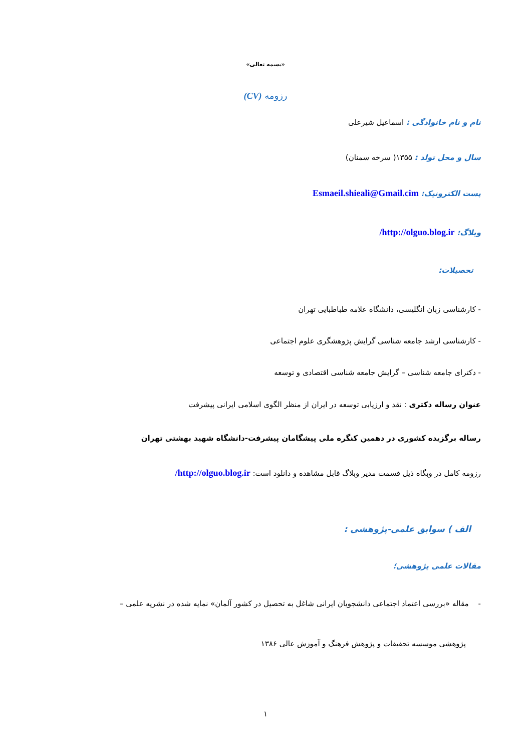«بسمه تعالی»
رزومه (CV)
نام و نام خانوادگی : اسماعیل شیرعلی
سال و محل تولد : ۱۳۵۵( سرخه سمنان)
پست الکترونیک: Esmaeil.shieali@Gmail.cim
وبلاگ: http://olguo.blog.ir/
تحصیلات:
- کارشناسی زبان انگلیسی، دانشگاه علامه طباطبایی تهران
- کارشناسی ارشد جامعه شناسی گرایش پژوهشگری علوم اجتماعی
- دکترای جامعه شناسی – گرایش جامعه شناسی اقتصادی و توسعه
عنوان رساله دکتری : نقد و ارزیابی توسعه در ایران از منظر الگوی اسلامی ایرانی پیشرفت
رساله برگزیده کشوری در دهمین کنگره ملی پیشگامان پیشرفت-دانشگاه شهید بهشتی تهران
رزومه کامل در وبگاه ذیل قسمت مدیر وبلاگ قابل مشاهده و دانلود است: http://olguo.blog.ir/
الف ) سوابق علمی-پژوهشی :
مقالات علمی پژوهشی؛
- مقاله «بررسی اعتماد اجتماعی دانشجویان ایرانی شاغل به تحصیل در کشور آلمان» نمایه شده در نشریه علمی –
پژوهشی موسسه تحقیقات و پژوهش فرهنگ و آموزش عالی ۱۳۸۶
۱